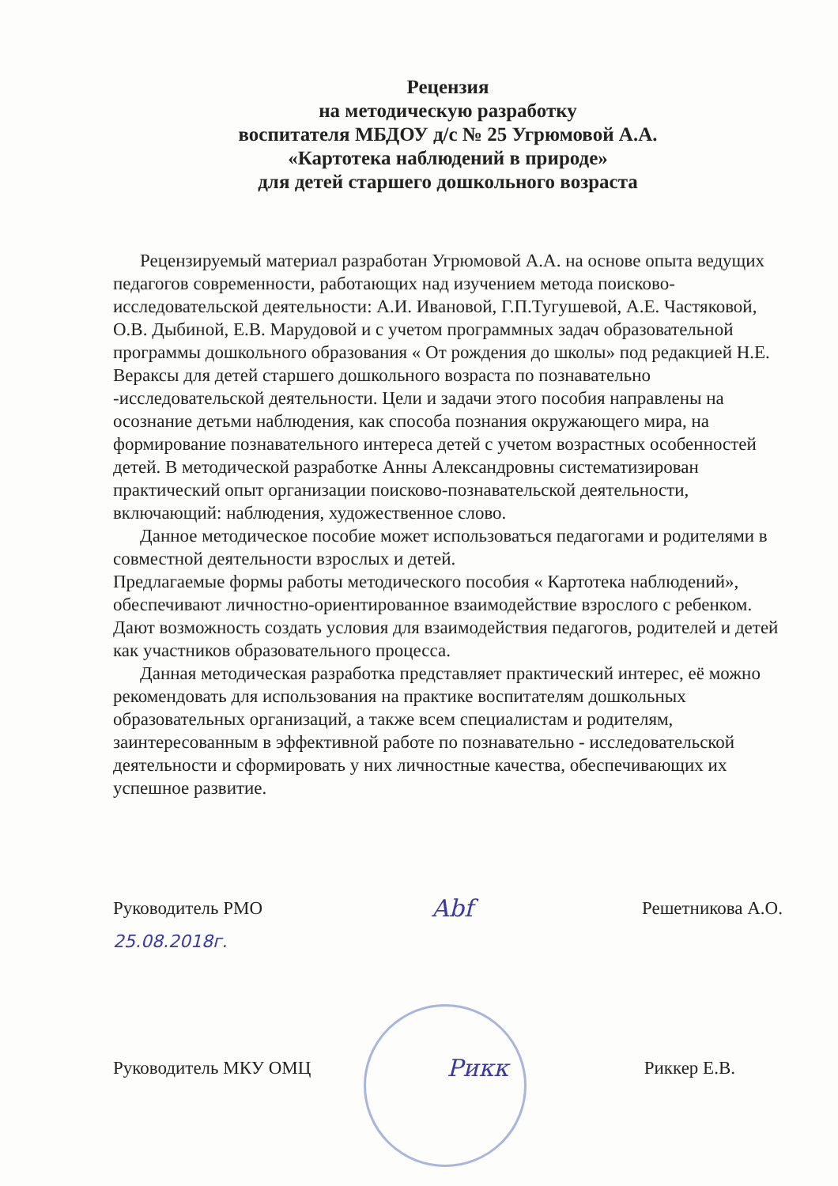Рецензия
на методическую разработку
воспитателя МБДОУ д/с № 25 Угрюмовой А.А.
«Картотека наблюдений в природе»
для детей старшего дошкольного возраста
Рецензируемый материал разработан Угрюмовой А.А. на основе опыта ведущих педагогов современности, работающих над изучением метода поисково-исследовательской деятельности: А.И. Ивановой, Г.П.Тугушевой, А.Е. Частяковой, О.В. Дыбиной, Е.В. Марудовой и с учетом программных задач образовательной программы дошкольного образования « От рождения до школы» под редакцией Н.Е. Вераксы для детей старшего дошкольного возраста по познавательно -исследовательской деятельности. Цели и задачи этого пособия направлены на осознание детьми наблюдения, как способа познания окружающего мира, на формирование познавательного интереса детей с учетом возрастных особенностей детей. В методической разработке Анны Александровны систематизирован практический опыт организации поисково-познавательской деятельности, включающий: наблюдения, художественное слово.
Данное методическое пособие может использоваться педагогами и родителями в совместной деятельности взрослых и детей.
Предлагаемые формы работы методического пособия « Картотека наблюдений», обеспечивают личностно-ориентированное взаимодействие взрослого с ребенком. Дают возможность создать условия для взаимодействия педагогов, родителей и детей как участников образовательного процесса.
Данная методическая разработка представляет практический интерес, её можно рекомендовать для использования на практике воспитателям дошкольных образовательных организаций, а также всем специалистам и родителям, заинтересованным в эффективной работе по познавательно - исследовательской деятельности и сформировать у них личностные качества, обеспечивающих их успешное развитие.
Руководитель РМО Abf Решетникова А.О.
25.08.2018г.
Руководитель МКУ ОМЦ Рикк Риккер Е.В.